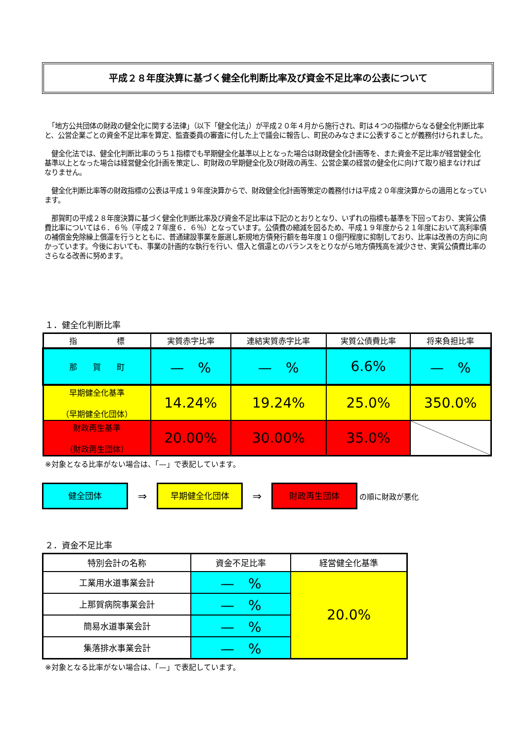平成２８年度決算に基づく健全化判断比率及び資金不足比率の公表について
　「地方公共団体の財政の健全化に関する法律」（以下「健全化法」）が平成２０年４月から施行され、町は４つの指標からなる健全化判断比率と、公営企業ごとの資金不足比率を算定、監査委員の審査に付した上で議会に報告し、町民のみなさまに公表することが義務付けられました。
　健全化法では、健全化判断比率のうち１指標でも早期健全化基準以上となった場合は財政健全化計画等を、また資金不足比率が経営健全化基準以上となった場合は経営健全化計画を策定し、町財政の早期健全化及び財政の再生、公営企業の経営の健全化に向けて取り組まなければなりません。
　健全化判断比率等の財政指標の公表は平成１９年度決算からで、財政健全化計画等策定の義務付けは平成２０年度決算からの適用となっています。
　那賀町の平成２８年度決算に基づく健全化判断比率及び資金不足比率は下記のとおりとなり、いずれの指標も基準を下回っており、実質公債費比率については６．６％（平成２７年度６．６％）となっています。公債費の縮減を図るため、平成１９年度から２１年度において高利率債の補償金免除繰上償還を行うとともに、普通建設事業を厳選し新規地方債発行額を毎年度１０億円程度に抑制しており、比率は改善の方向に向かっています。今後においても、事業の計画的な執行を行い、借入と償還とのバランスをとりながら地方債残高を減少させ、実質公債費比率のさらなる改善に努めます。
１．健全化判断比率
| 指 標 | 実質赤字比率 | 連結実質赤字比率 | 実質公債費比率 | 将来負担比率 |
| --- | --- | --- | --- | --- |
| 那 賀 町 | — % | — % | 6.6% | — % |
| 早期健全化基準 （早期健全化団体） | 14.24% | 19.24% | 25.0% | 350.0% |
| 財政再生基準 （財政再生団体） | 20.00% | 30.00% | 35.0% | |
※対象となる比率がない場合は、「—」で表記しています。
健全団体
⇒
早期健全化団体
⇒
財政再生団体
の順に財政が悪化
２．資金不足比率
| 特別会計の名称 | 資金不足比率 | 経営健全化基準 |
| --- | --- | --- |
| 工業用水道事業会計 | — % | 20.0% |
| 上那賀病院事業会計 | — % | |
| 簡易水道事業会計 | — % | |
| 集落排水事業会計 | — % | |
※対象となる比率がない場合は、「—」で表記しています。